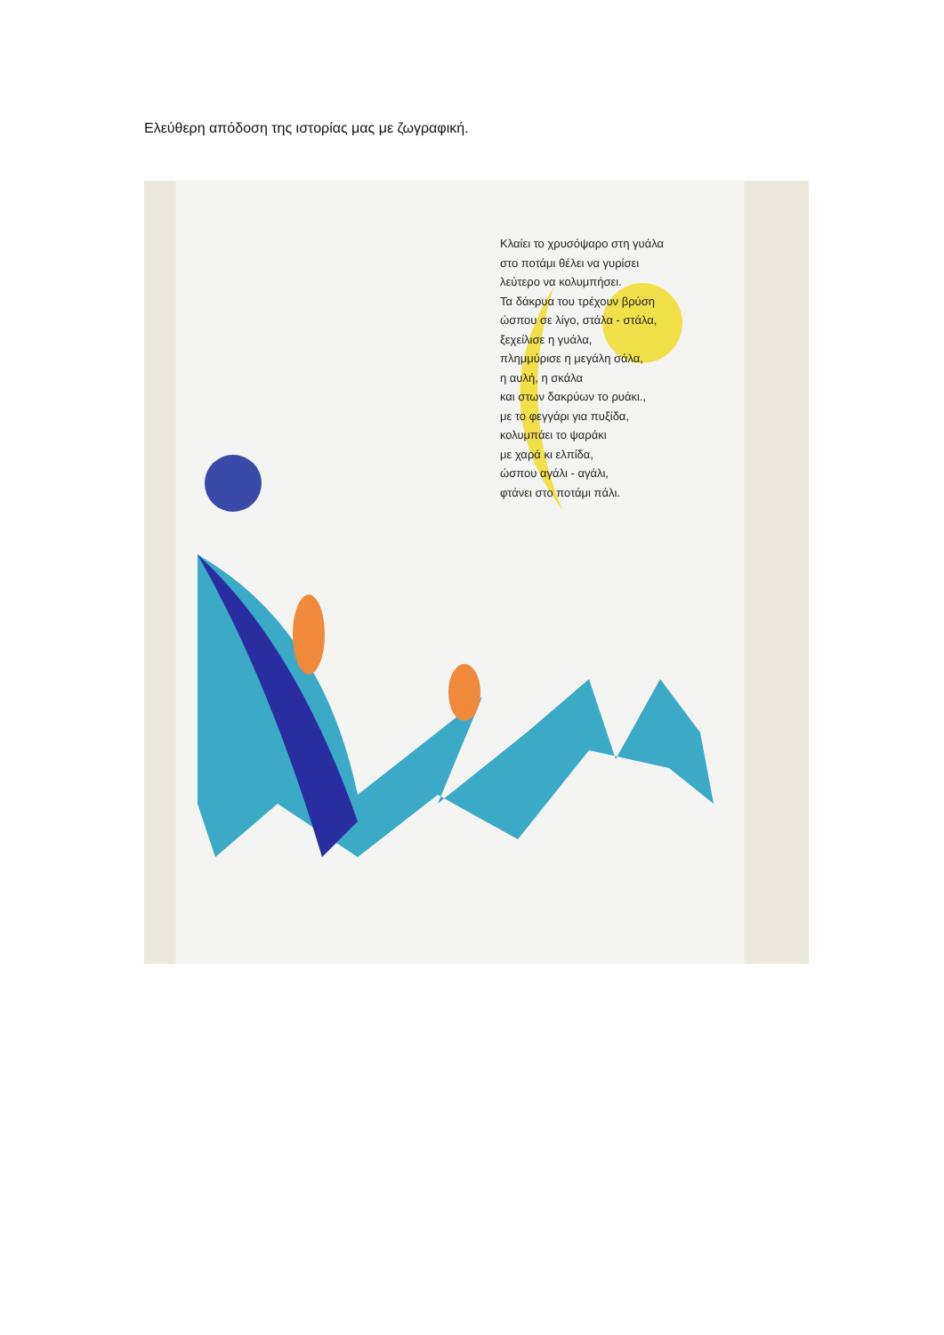Ελεύθερη απόδοση της ιστορίας μας με ζωγραφική.
Κλαίει το χρυσόψαρο στη γυάλα
στο ποτάμι θέλει να γυρίσει
λεύτερο να κολυμπήσει.
Τα δάκρυα του τρέχουν βρύση
ώσπου σε λίγο, στάλα - στάλα,
ξεχείλισε η γυάλα,
πλημμύρισε η μεγάλη σάλα,
η αυλή, η σκάλα
και στων δακρύων το ρυάκι.,
με το φεγγάρι για πυξίδα,
κολυμπάει το ψαράκι
με χαρά κι ελπίδα,
ώσπου αγάλι - αγάλι,
φτάνει στο ποτάμι πάλι.